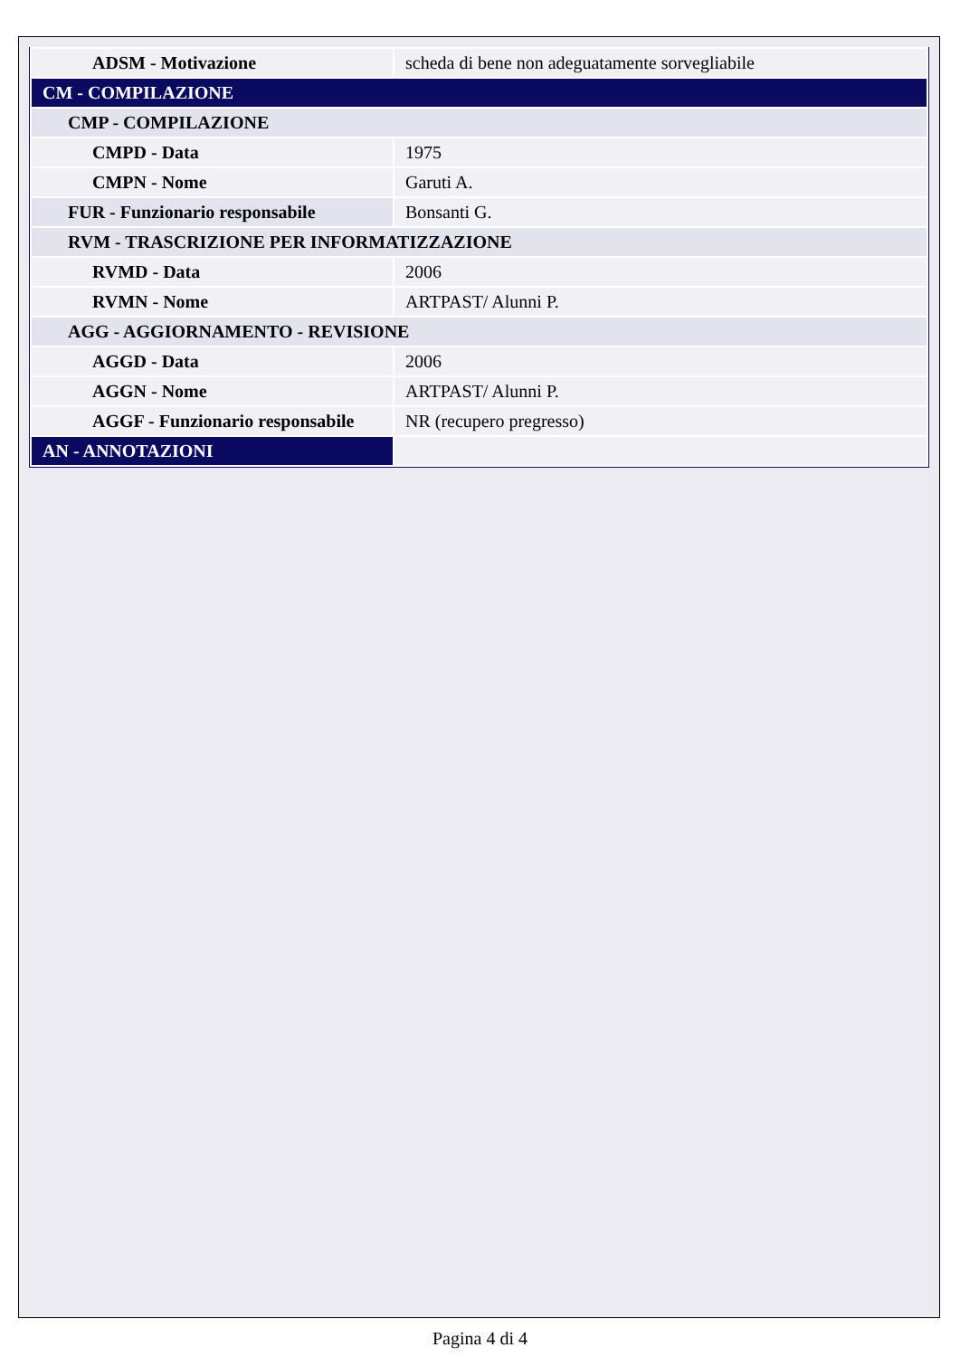| ADSM - Motivazione | scheda di bene non adeguatamente sorvegliabile |
| CM - COMPILAZIONE | |
| CMP - COMPILAZIONE | |
| CMPD - Data | 1975 |
| CMPN - Nome | Garuti A. |
| FUR - Funzionario responsabile | Bonsanti G. |
| RVM - TRASCRIZIONE PER INFORMATIZZAZIONE | |
| RVMD - Data | 2006 |
| RVMN - Nome | ARTPAST/ Alunni P. |
| AGG - AGGIORNAMENTO - REVISIONE | |
| AGGD - Data | 2006 |
| AGGN - Nome | ARTPAST/ Alunni P. |
| AGGF - Funzionario responsabile | NR (recupero pregresso) |
| AN - ANNOTAZIONI | |
Pagina 4 di 4